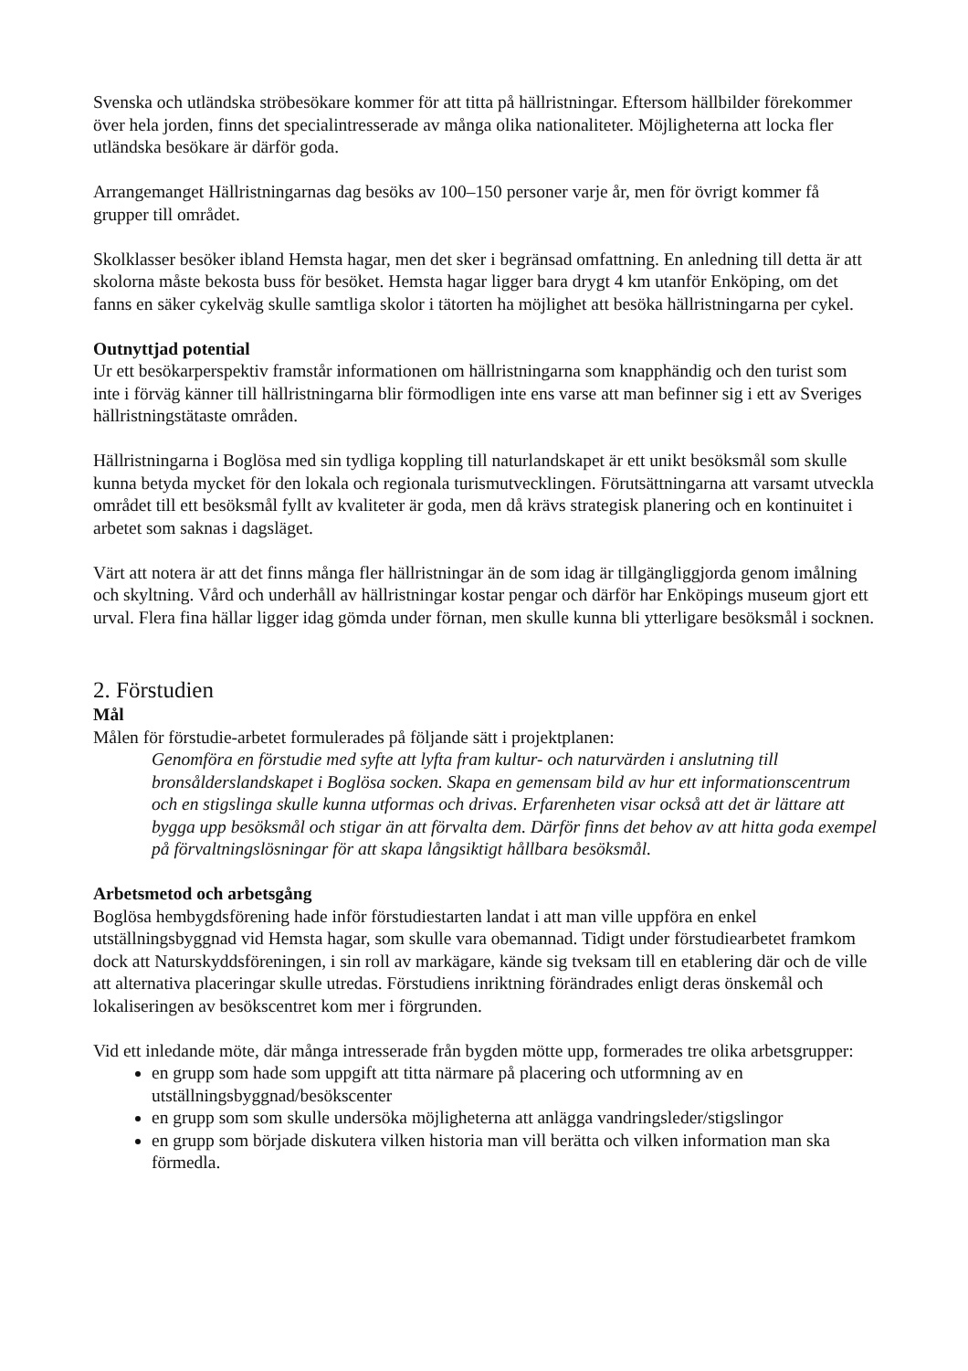Svenska och utländska ströbesökare kommer för att titta på hällristningar. Eftersom hällbilder förekommer över hela jorden, finns det specialintresserade av många olika nationaliteter. Möjligheterna att locka fler utländska besökare är därför goda.
Arrangemanget Hällristningarnas dag besöks av 100–150 personer varje år, men för övrigt kommer få grupper till området.
Skolklasser besöker ibland Hemsta hagar, men det sker i begränsad omfattning. En anledning till detta är att skolorna måste bekosta buss för besöket. Hemsta hagar ligger bara drygt 4 km utanför Enköping, om det fanns en säker cykelväg skulle samtliga skolor i tätorten ha möjlighet att besöka hällristningarna per cykel.
Outnyttjad potential
Ur ett besökarperspektiv framstår informationen om hällristningarna som knapphändig och den turist som inte i förväg känner till hällristningarna blir förmodligen inte ens varse att man befinner sig i ett av Sveriges hällristningstätaste områden.
Hällristningarna i Boglösa med sin tydliga koppling till naturlandskapet är ett unikt besöksmål som skulle kunna betyda mycket för den lokala och regionala turismutvecklingen. Förutsättningarna att varsamt utveckla området till ett besöksmål fyllt av kvaliteter är goda, men då krävs strategisk planering och en kontinuitet i arbetet som saknas i dagsläget.
Värt att notera är att det finns många fler hällristningar än de som idag är tillgängliggjorda genom imålning och skyltning. Vård och underhåll av hällristningar kostar pengar och därför har Enköpings museum gjort ett urval. Flera fina hällar ligger idag gömda under förnan, men skulle kunna bli ytterligare besöksmål i socknen.
2. Förstudien
Mål
Målen för förstudie-arbetet formulerades på följande sätt i projektplanen:
Genomföra en förstudie med syfte att lyfta fram kultur- och naturvärden i anslutning till bronsålderslandskapet i Boglösa socken. Skapa en gemensam bild av hur ett informationscentrum och en stigslinga skulle kunna utformas och drivas. Erfarenheten visar också att det är lättare att bygga upp besöksmål och stigar än att förvalta dem. Därför finns det behov av att hitta goda exempel på förvaltningslösningar för att skapa långsiktigt hållbara besöksmål.
Arbetsmetod och arbetsgång
Boglösa hembygdsförening hade inför förstudiestarten landat i att man ville uppföra en enkel utställningsbyggnad vid Hemsta hagar, som skulle vara obemannad. Tidigt under förstudiearbetet framkom dock att Naturskyddsföreningen, i sin roll av markägare, kände sig tveksam till en etablering där och de ville att alternativa placeringar skulle utredas. Förstudiens inriktning förändrades enligt deras önskemål och lokaliseringen av besökscentret kom mer i förgrunden.
Vid ett inledande möte, där många intresserade från bygden mötte upp, formerades tre olika arbetsgrupper:
en grupp som hade som uppgift att titta närmare på placering och utformning av en utställningsbyggnad/besökscenter
en grupp som som skulle undersöka möjligheterna att anlägga vandringsleder/stigslingor
en grupp som började diskutera vilken historia man vill berätta och vilken information man ska förmedla.